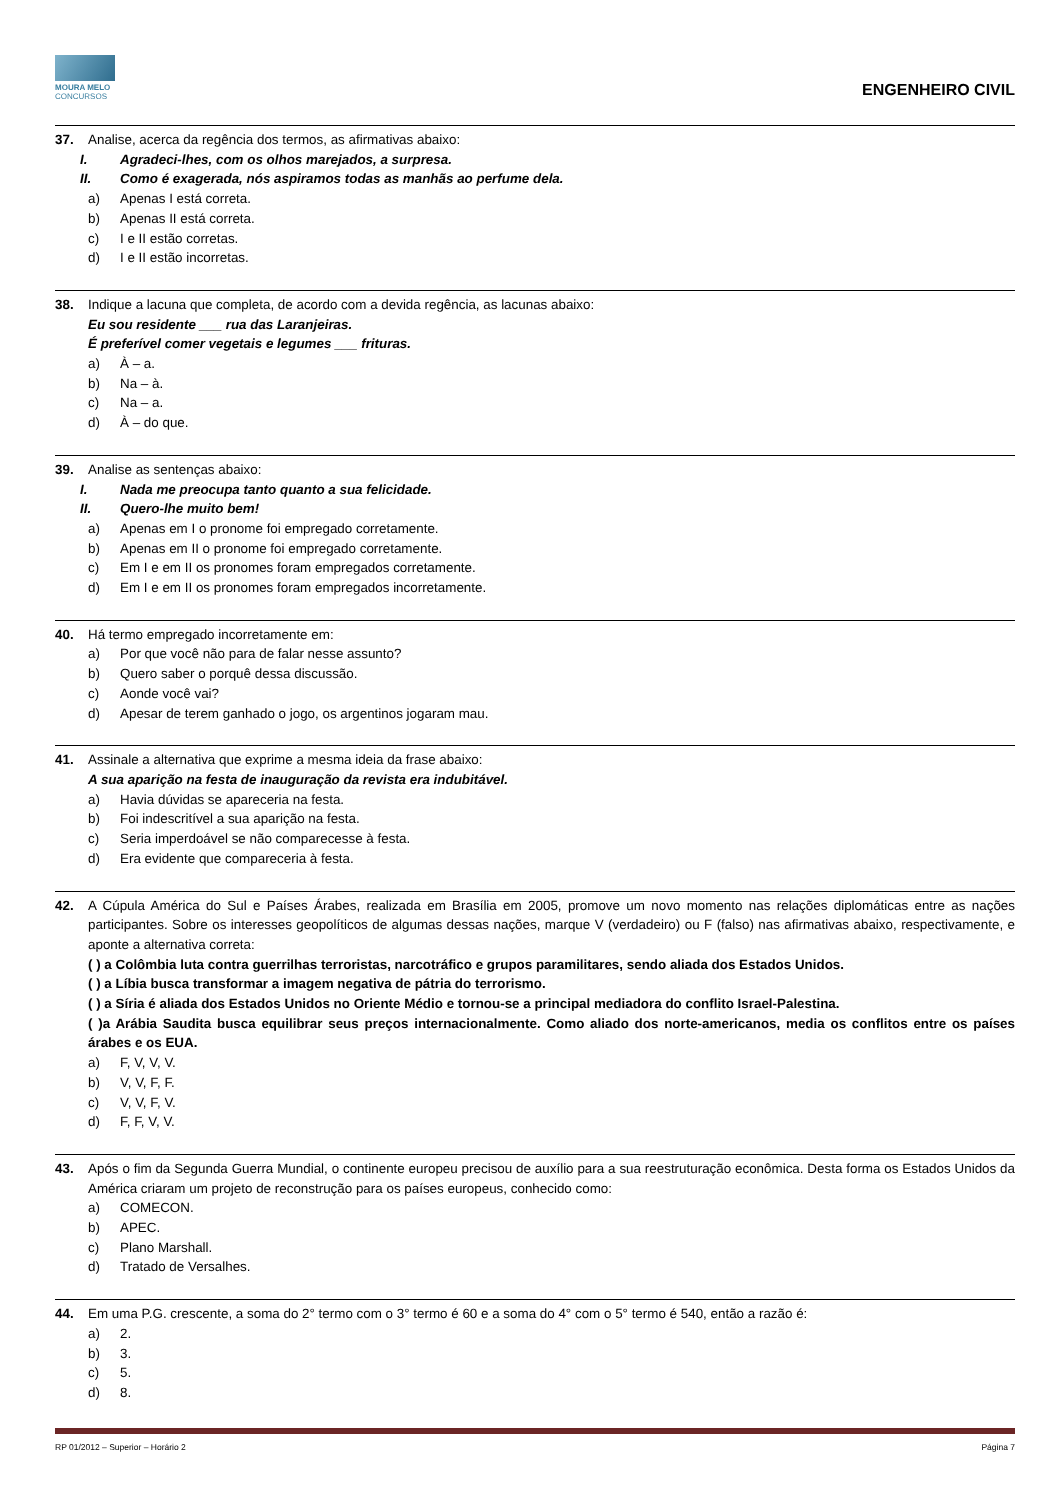MOURA MELO
CONCURSOS
ENGENHEIRO CIVIL
37. Analise, acerca da regência dos termos, as afirmativas abaixo:
I. Agradeci-lhes, com os olhos marejados, a surpresa.
II. Como é exagerada, nós aspiramos todas as manhãs ao perfume dela.
a) Apenas I está correta.
b) Apenas II está correta.
c) I e II estão corretas.
d) I e II estão incorretas.
38. Indique a lacuna que completa, de acordo com a devida regência, as lacunas abaixo:
Eu sou residente ___ rua das Laranjeiras.
É preferível comer vegetais e legumes ___ frituras.
a) À – a.
b) Na – à.
c) Na – a.
d) À – do que.
39. Analise as sentenças abaixo:
I. Nada me preocupa tanto quanto a sua felicidade.
II. Quero-lhe muito bem!
a) Apenas em I o pronome foi empregado corretamente.
b) Apenas em II o pronome foi empregado corretamente.
c) Em I e em II os pronomes foram empregados corretamente.
d) Em I e em II os pronomes foram empregados incorretamente.
40. Há termo empregado incorretamente em:
a) Por que você não para de falar nesse assunto?
b) Quero saber o porquê dessa discussão.
c) Aonde você vai?
d) Apesar de terem ganhado o jogo, os argentinos jogaram mau.
41. Assinale a alternativa que exprime a mesma ideia da frase abaixo:
A sua aparição na festa de inauguração da revista era indubitável.
a) Havia dúvidas se apareceria na festa.
b) Foi indescritível a sua aparição na festa.
c) Seria imperdoável se não comparecesse à festa.
d) Era evidente que compareceria à festa.
42. A Cúpula América do Sul e Países Árabes, realizada em Brasília em 2005, promove um novo momento nas relações diplomáticas entre as nações participantes. Sobre os interesses geopolíticos de algumas dessas nações, marque V (verdadeiro) ou F (falso) nas afirmativas abaixo, respectivamente, e aponte a alternativa correta:
( ) a Colômbia luta contra guerrilhas terroristas, narcotráfico e grupos paramilitares, sendo aliada dos Estados Unidos.
( ) a Líbia busca transformar a imagem negativa de pátria do terrorismo.
( ) a Síria é aliada dos Estados Unidos no Oriente Médio e tornou-se a principal mediadora do conflito Israel-Palestina.
( )a Arábia Saudita busca equilibrar seus preços internacionalmente. Como aliado dos norte-americanos, media os conflitos entre os países árabes e os EUA.
a) F, V, V, V.
b) V, V, F, F.
c) V, V, F, V.
d) F, F, V, V.
43. Após o fim da Segunda Guerra Mundial, o continente europeu precisou de auxílio para a sua reestruturação econômica. Desta forma os Estados Unidos da América criaram um projeto de reconstrução para os países europeus, conhecido como:
a) COMECON.
b) APEC.
c) Plano Marshall.
d) Tratado de Versalhes.
44. Em uma P.G. crescente, a soma do 2° termo com o 3° termo é 60 e a soma do 4° com o 5° termo é 540, então a razão é:
a) 2.
b) 3.
c) 5.
d) 8.
RP 01/2012 – Superior – Horário 2 Página 7